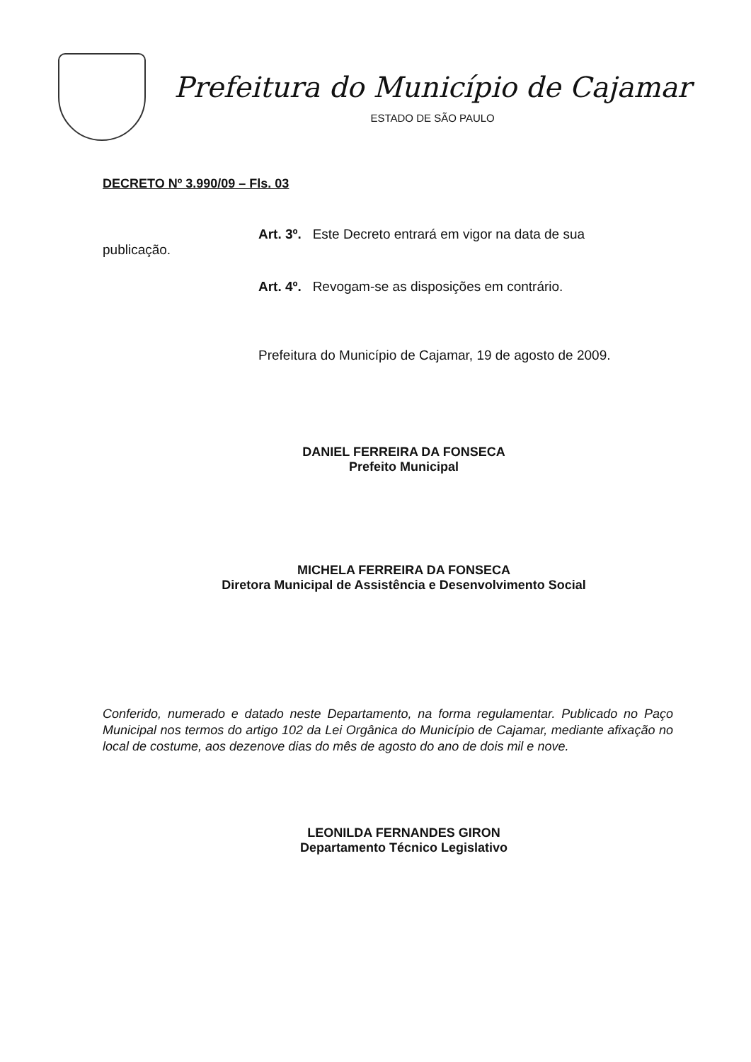Prefeitura do Município de Cajamar
ESTADO DE SÃO PAULO
DECRETO Nº 3.990/09 – Fls. 03
Art. 3º. Este Decreto entrará em vigor na data de sua
publicação.
Art. 4º. Revogam-se as disposições em contrário.
Prefeitura do Município de Cajamar, 19 de agosto de 2009.
DANIEL FERREIRA DA FONSECA
Prefeito Municipal
MICHELA FERREIRA DA FONSECA
Diretora Municipal de Assistência e Desenvolvimento Social
Conferido, numerado e datado neste Departamento, na forma regulamentar. Publicado no Paço Municipal nos termos do artigo 102 da Lei Orgânica do Município de Cajamar, mediante afixação no local de costume, aos dezenove dias do mês de agosto do ano de dois mil e nove.
LEONILDA FERNANDES GIRON
Departamento Técnico Legislativo